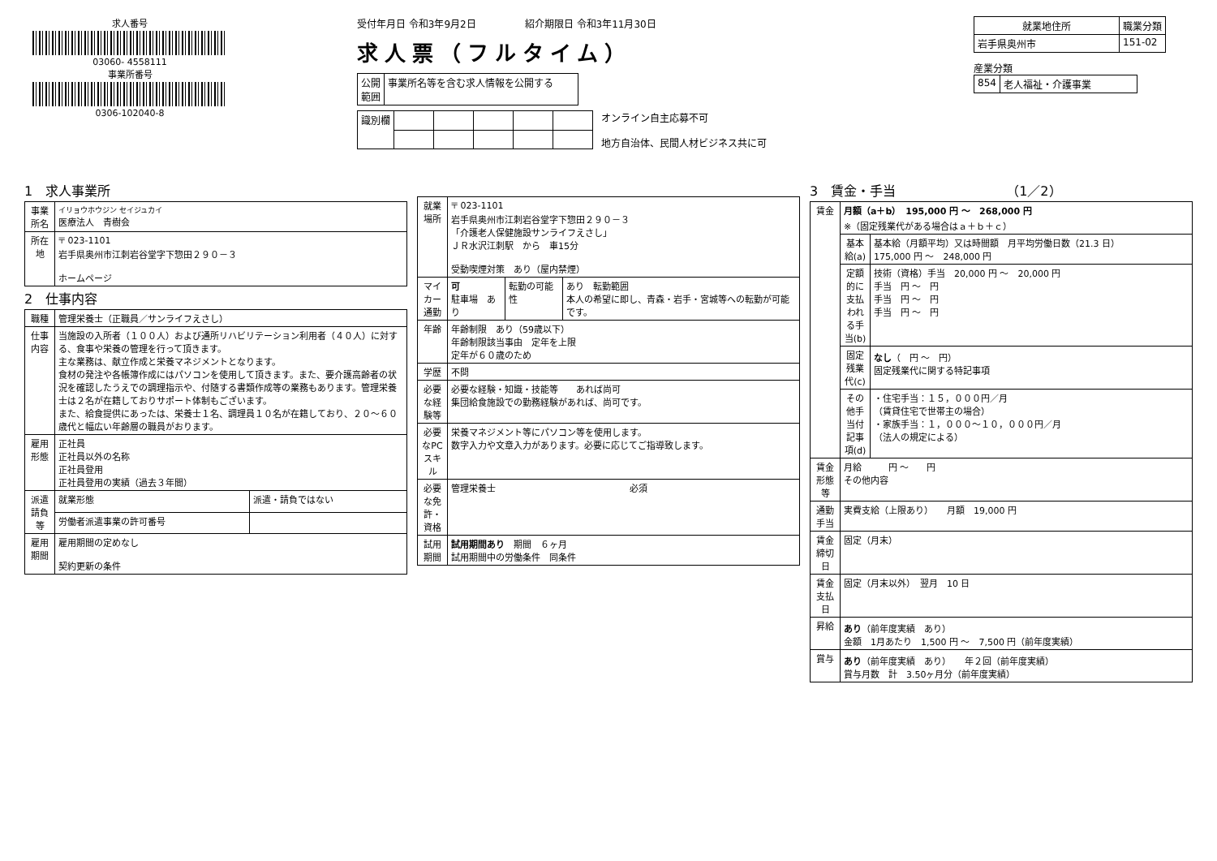求人番号
03060- 4558111
事業所番号
0306-102040-8
受付年月日 令和3年9月2日　　　　　紹介期限日 令和3年11月30日
求人票（フルタイム）
| 公開 範囲 | 事業所名等を含む求人情報を公開する |
| 識別欄 | | | | | |
オンライン自主応募不可
地方自治体、民間人材ビジネス共に可
| 就業地住所 | 職業分類 |
| --- | --- |
| 岩手県奥州市 | 151-02 |
産業分類
| 854 | 老人福祉・介護事業 |
1　求人事業所
| 事業所名 | イリョウホウジン セイジュカイ 医療法人 青樹会 |
| 所在地 | 〒 023-1101 岩手県奥州市江刺岩谷堂字下惣田２９０－３ ホームページ |
2　仕事内容
| 職種 | 管理栄養士（正職員／サンライフえさし） | |
| 仕事内容 | 当施設の入所者（１００人）および通所リハビリテーション利用者（４０人）に対する、食事や栄養の管理を行って頂きます。 主な業務は、献立作成と栄養マネジメントとなります。 食材の発注や各帳簿作成にはパソコンを使用して頂きます。また、要介護高齢者の状況を確認したうえでの調理指示や、付随する書類作成等の業務もあります。管理栄養士は２名が在籍しておりサポート体制もございます。 また、給食提供にあったは、栄養士１名、調理員１０名が在籍しており、２０～６０歳代と幅広い年齢層の職員がおります。 | |
| 雇用形態 | 正社員 正社員以外の名称 正社員登用 正社員登用の実績（過去３年間） | |
| 派遣請負等 | 就業形態 | 派遣・請負ではない |
| | 労働者派遣事業の許可番号 | |
| 雇用期間 | 雇用期間の定めなし 契約更新の条件 | |
| 就業場所 | 〒 023-1101 岩手県奥州市江刺岩谷堂字下惣田２９０－３ 「介護老人保健施設サンライフえさし」 ＪＲ水沢江刺駅 から 車15分 受動喫煙対策 あり（屋内禁煙） | | |
| マイカー通勤 | 可 駐車場 あり | 転勤の可能性 | あり 転勤範囲 本人の希望に即し、青森・岩手・宮城等への転勤が可能です。 |
| 年齢 | 年齢制限 あり（59歳以下） 年齢制限該当事由 定年を上限 定年が６０歳のため | | |
| 学歴 | 不問 | | |
| 必要な経験等 | 必要な経験・知識・技能等 あれば尚可 集団給食施設での勤務経験があれば、尚可です。 | | |
| 必要なPCスキル | 栄養マネジメント等にパソコン等を使用します。 数字入力や文章入力があります。必要に応じてご指導致します。 | | |
| 必要な免許・資格 | 管理栄養士 必須 | | |
| 試用期間 | 試用期間あり 期間 ６ヶ月 試用期間中の労働条件 同条件 | | |
3　賃金・手当　　　　　　　　　（1／2）
| 賃金 | 月額（a＋b） 195,000 円 ～ 268,000 円 ※（固定残業代がある場合はａ＋ｂ＋ｃ） | |
| | 基本給(a) | 基本給（月額平均）又は時間額 月平均労働日数（21.3 日） 175,000 円 ～ 248,000 円 |
| | 定額的に支払われる手当(b) | 技術（資格）手当 20,000 円 ～ 20,000 円 手当 円 ～ 円 手当 円 ～ 円 手当 円 ～ 円 |
| | 固定残業代(c) | なし （ 円 ～ 円） 固定残業代に関する特記事項 |
| | その他手当付記事項(d) | ・住宅手当：１５，０００円／月 （賃貸住宅で世帯主の場合） ・家族手当：１，０００～１０，０００円／月 （法人の規定による） |
| 賃金形態等 | 月給 円 ～ 円 その他内容 | |
| 通勤手当 | 実費支給（上限あり） 月額 19,000 円 | |
| 賃金締切日 | 固定（月末） | |
| 賃金支払日 | 固定（月末以外） 翌月 10 日 | |
| 昇給 | あり （前年度実績 あり） 金額 1月あたり 1,500 円 ～ 7,500 円（前年度実績） | |
| 賞与 | あり （前年度実績 あり） 年２回（前年度実績） 賞与月数 計 3.50ヶ月分（前年度実績） | |